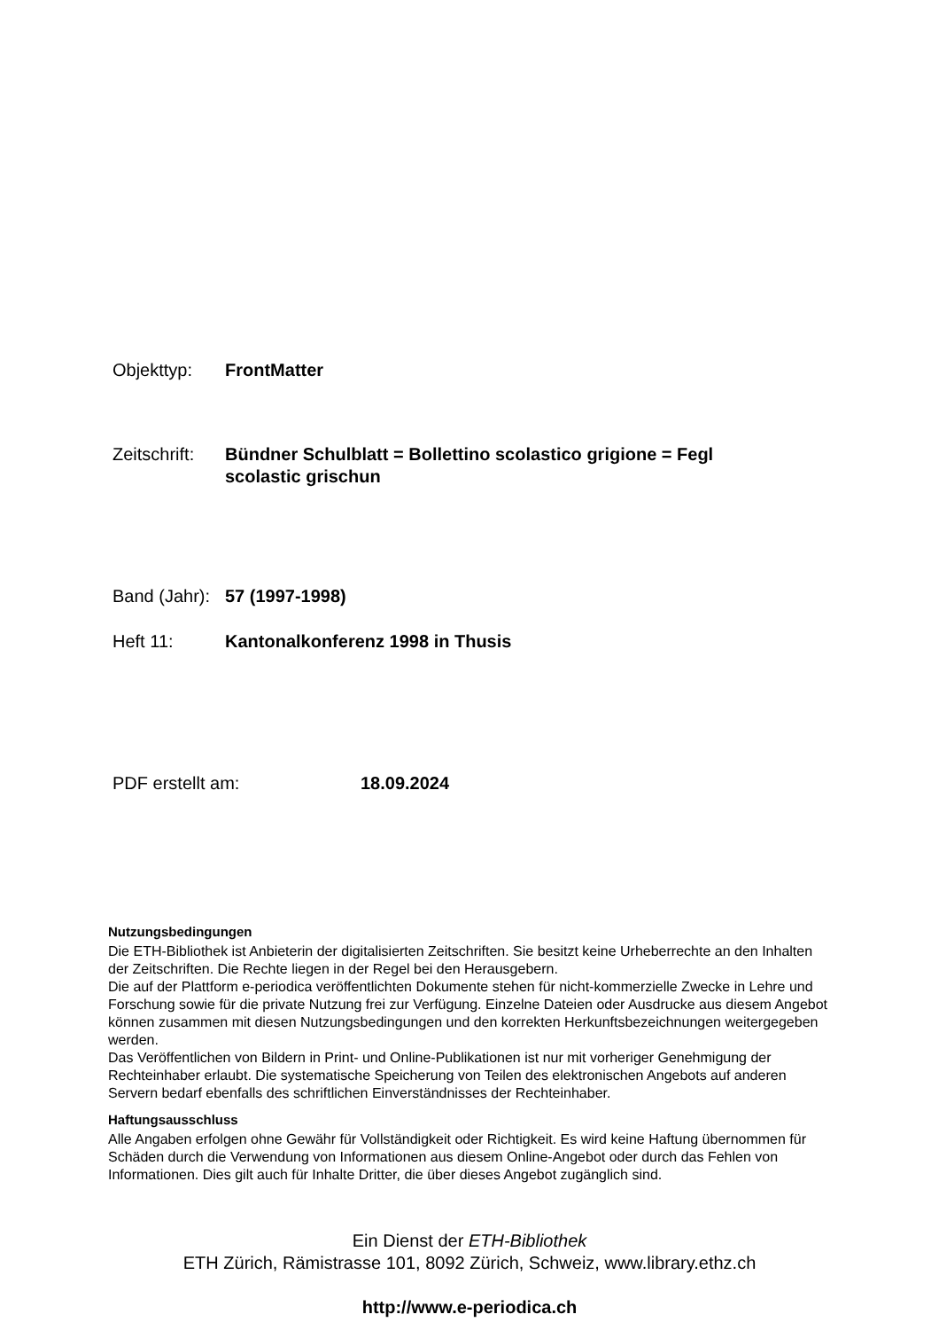Objekttyp: FrontMatter
Zeitschrift:
Bündner Schulblatt = Bollettino scolastico grigione = Fegl scolastic grischun
Band (Jahr):
57 (1997-1998)
Heft 11: Kantonalkonferenz 1998 in Thusis
PDF erstellt am: 18.09.2024
Nutzungsbedingungen
Die ETH-Bibliothek ist Anbieterin der digitalisierten Zeitschriften. Sie besitzt keine Urheberrechte an den Inhalten der Zeitschriften. Die Rechte liegen in der Regel bei den Herausgebern.
Die auf der Plattform e-periodica veröffentlichten Dokumente stehen für nicht-kommerzielle Zwecke in Lehre und Forschung sowie für die private Nutzung frei zur Verfügung. Einzelne Dateien oder Ausdrucke aus diesem Angebot können zusammen mit diesen Nutzungsbedingungen und den korrekten Herkunftsbezeichnungen weitergegeben werden.
Das Veröffentlichen von Bildern in Print- und Online-Publikationen ist nur mit vorheriger Genehmigung der Rechteinhaber erlaubt. Die systematische Speicherung von Teilen des elektronischen Angebots auf anderen Servern bedarf ebenfalls des schriftlichen Einverständnisses der Rechteinhaber.
Haftungsausschluss
Alle Angaben erfolgen ohne Gewähr für Vollständigkeit oder Richtigkeit. Es wird keine Haftung übernommen für Schäden durch die Verwendung von Informationen aus diesem Online-Angebot oder durch das Fehlen von Informationen. Dies gilt auch für Inhalte Dritter, die über dieses Angebot zugänglich sind.
Ein Dienst der ETH-Bibliothek
ETH Zürich, Rämistrasse 101, 8092 Zürich, Schweiz, www.library.ethz.ch
http://www.e-periodica.ch